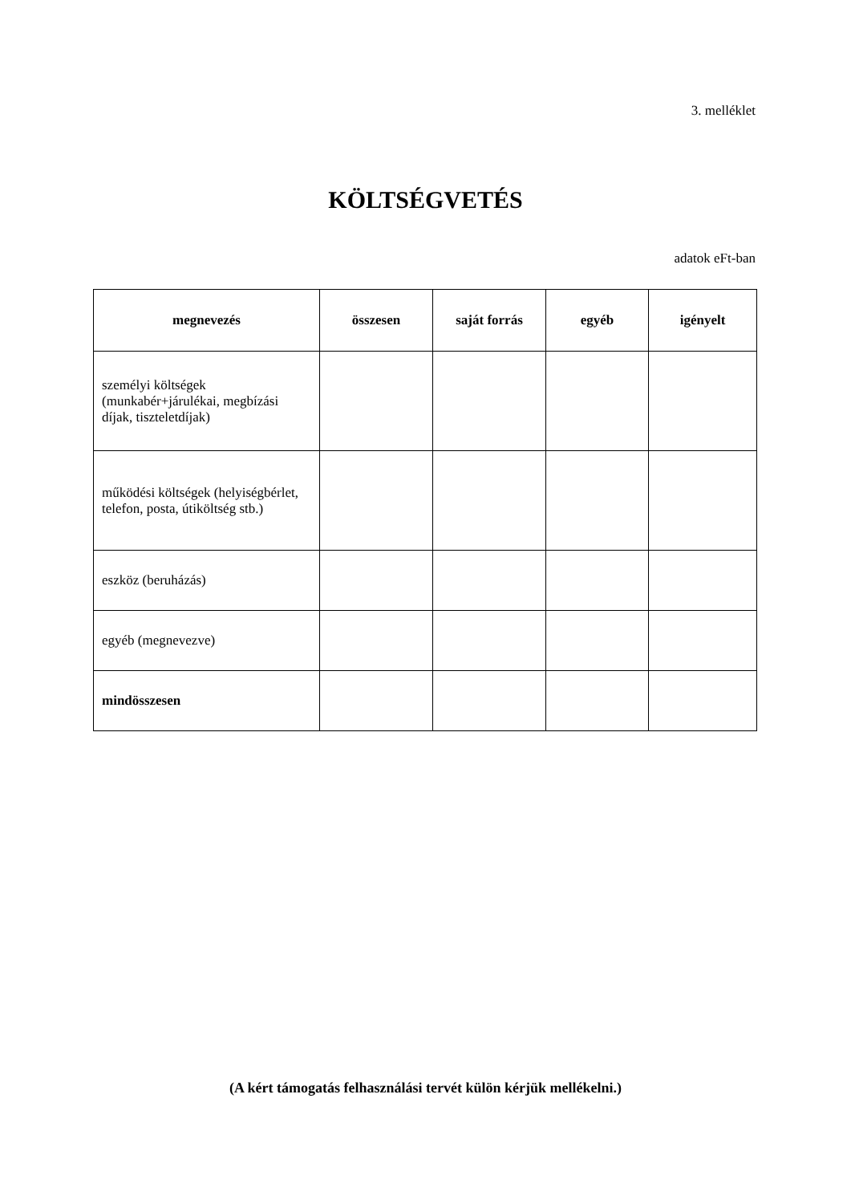3. melléklet
KÖLTSÉGVETÉS
adatok eFt-ban
| megnevezés | összesen | saját forrás | egyéb | igényelt |
| --- | --- | --- | --- | --- |
| személyi költségek (munkabér+járulékai, megbízási díjak, tiszteletdíjak) | | | | |
| működési költségek (helyiségbérlet, telefon, posta, útiköltség stb.) | | | | |
| eszköz (beruházás) | | | | |
| egyéb (megnevezve) | | | | |
| mindösszesen | | | | |
(A kért támogatás felhasználási tervét külön kérjük mellékelni.)